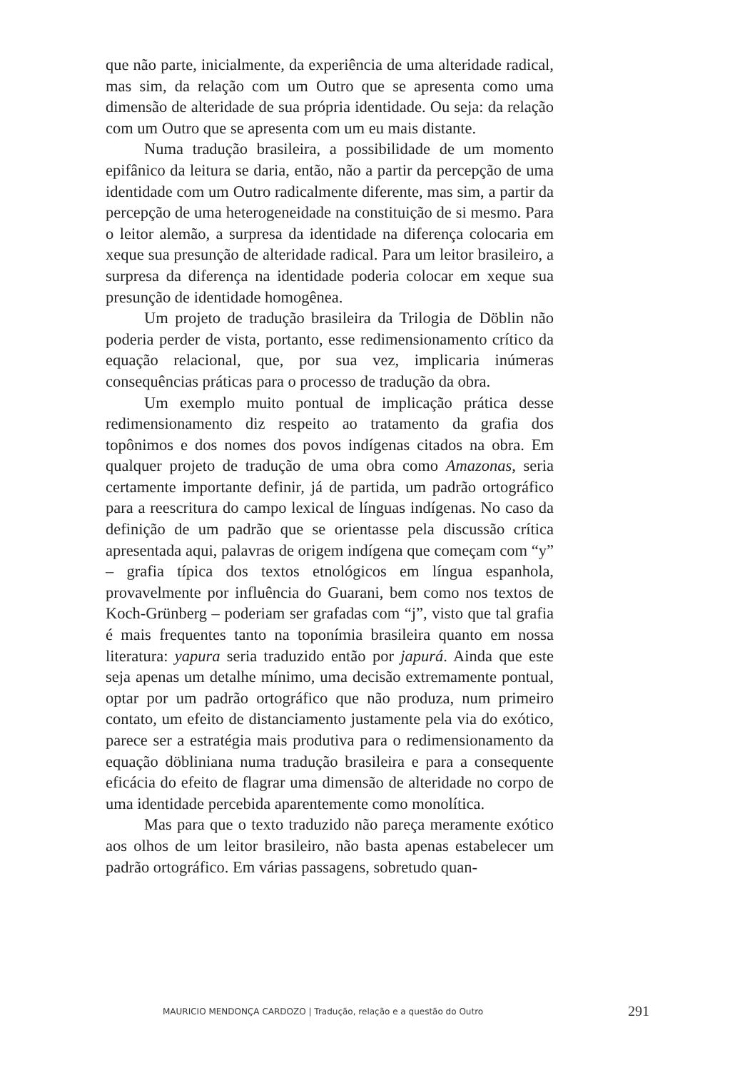que não parte, inicialmente, da experiência de uma alteridade radical, mas sim, da relação com um Outro que se apresenta como uma dimensão de alteridade de sua própria identidade. Ou seja: da relação com um Outro que se apresenta com um eu mais distante.
Numa tradução brasileira, a possibilidade de um momento epifânico da leitura se daria, então, não a partir da percepção de uma identidade com um Outro radicalmente diferente, mas sim, a partir da percepção de uma heterogeneidade na constituição de si mesmo. Para o leitor alemão, a surpresa da identidade na diferença colocaria em xeque sua presunção de alteridade radical. Para um leitor brasileiro, a surpresa da diferença na identidade poderia colocar em xeque sua presunção de identidade homogênea.
Um projeto de tradução brasileira da Trilogia de Döblin não poderia perder de vista, portanto, esse redimensionamento crítico da equação relacional, que, por sua vez, implicaria inúmeras consequências práticas para o processo de tradução da obra.
Um exemplo muito pontual de implicação prática desse redimensionamento diz respeito ao tratamento da grafia dos topônimos e dos nomes dos povos indígenas citados na obra. Em qualquer projeto de tradução de uma obra como Amazonas, seria certamente importante definir, já de partida, um padrão ortográfico para a reescritura do campo lexical de línguas indígenas. No caso da definição de um padrão que se orientasse pela discussão crítica apresentada aqui, palavras de origem indígena que começam com “y” – grafia típica dos textos etnológicos em língua espanhola, provavelmente por influência do Guarani, bem como nos textos de Koch-Grünberg – poderiam ser grafadas com “j”, visto que tal grafia é mais frequentes tanto na toponímia brasileira quanto em nossa literatura: yapura seria traduzido então por japurá. Ainda que este seja apenas um detalhe mínimo, uma decisão extremamente pontual, optar por um padrão ortográfico que não produza, num primeiro contato, um efeito de distanciamento justamente pela via do exótico, parece ser a estratégia mais produtiva para o redimensionamento da equação döbliniana numa tradução brasileira e para a consequente eficácia do efeito de flagrar uma dimensão de alteridade no corpo de uma identidade percebida aparentemente como monolítica.
Mas para que o texto traduzido não pareça meramente exótico aos olhos de um leitor brasileiro, não basta apenas estabelecer um padrão ortográfico. Em várias passagens, sobretudo quan-
MAURICIO MENDONÇA CARDOZO | Tradução, relação e a questão do Outro 291